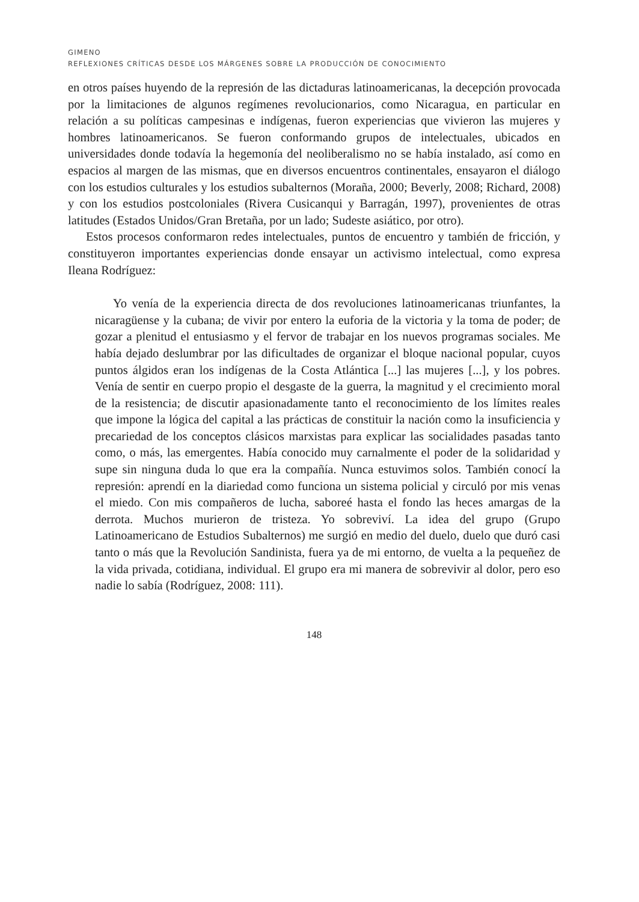GIMENO
REFLEXIONES CRÍTICAS DESDE LOS MÁRGENES SOBRE LA PRODUCCIÓN DE CONOCIMIENTO
en otros países huyendo de la represión de las dictaduras latinoamericanas, la decepción provocada por la limitaciones de algunos regímenes revolucionarios, como Nicaragua, en particular en relación a su políticas campesinas e indígenas, fueron experiencias que vivieron las mujeres y hombres latinoamericanos. Se fueron conformando grupos de intelectuales, ubicados en universidades donde todavía la hegemonía del neoliberalismo no se había instalado, así como en espacios al margen de las mismas, que en diversos encuentros continentales, ensayaron el diálogo con los estudios culturales y los estudios subalternos (Moraña, 2000; Beverly, 2008; Richard, 2008) y con los estudios postcoloniales (Rivera Cusicanqui y Barragán, 1997), provenientes de otras latitudes (Estados Unidos/Gran Bretaña, por un lado; Sudeste asiático, por otro).
Estos procesos conformaron redes intelectuales, puntos de encuentro y también de fricción, y constituyeron importantes experiencias donde ensayar un activismo intelectual, como expresa Ileana Rodríguez:
Yo venía de la experiencia directa de dos revoluciones latinoamericanas triunfantes, la nicaragüense y la cubana; de vivir por entero la euforia de la victoria y la toma de poder; de gozar a plenitud el entusiasmo y el fervor de trabajar en los nuevos programas sociales. Me había dejado deslumbrar por las dificultades de organizar el bloque nacional popular, cuyos puntos álgidos eran los indígenas de la Costa Atlántica [...] las mujeres [...], y los pobres. Venía de sentir en cuerpo propio el desgaste de la guerra, la magnitud y el crecimiento moral de la resistencia; de discutir apasionadamente tanto el reconocimiento de los límites reales que impone la lógica del capital a las prácticas de constituir la nación como la insuficiencia y precariedad de los conceptos clásicos marxistas para explicar las socialidades pasadas tanto como, o más, las emergentes. Había conocido muy carnalmente el poder de la solidaridad y supe sin ninguna duda lo que era la compañía. Nunca estuvimos solos. También conocí la represión: aprendí en la diariedad como funciona un sistema policial y circuló por mis venas el miedo. Con mis compañeros de lucha, saboreé hasta el fondo las heces amargas de la derrota. Muchos murieron de tristeza. Yo sobreviví. La idea del grupo (Grupo Latinoamericano de Estudios Subalternos) me surgió en medio del duelo, duelo que duró casi tanto o más que la Revolución Sandinista, fuera ya de mi entorno, de vuelta a la pequeñez de la vida privada, cotidiana, individual. El grupo era mi manera de sobrevivir al dolor, pero eso nadie lo sabía (Rodríguez, 2008: 111).
148